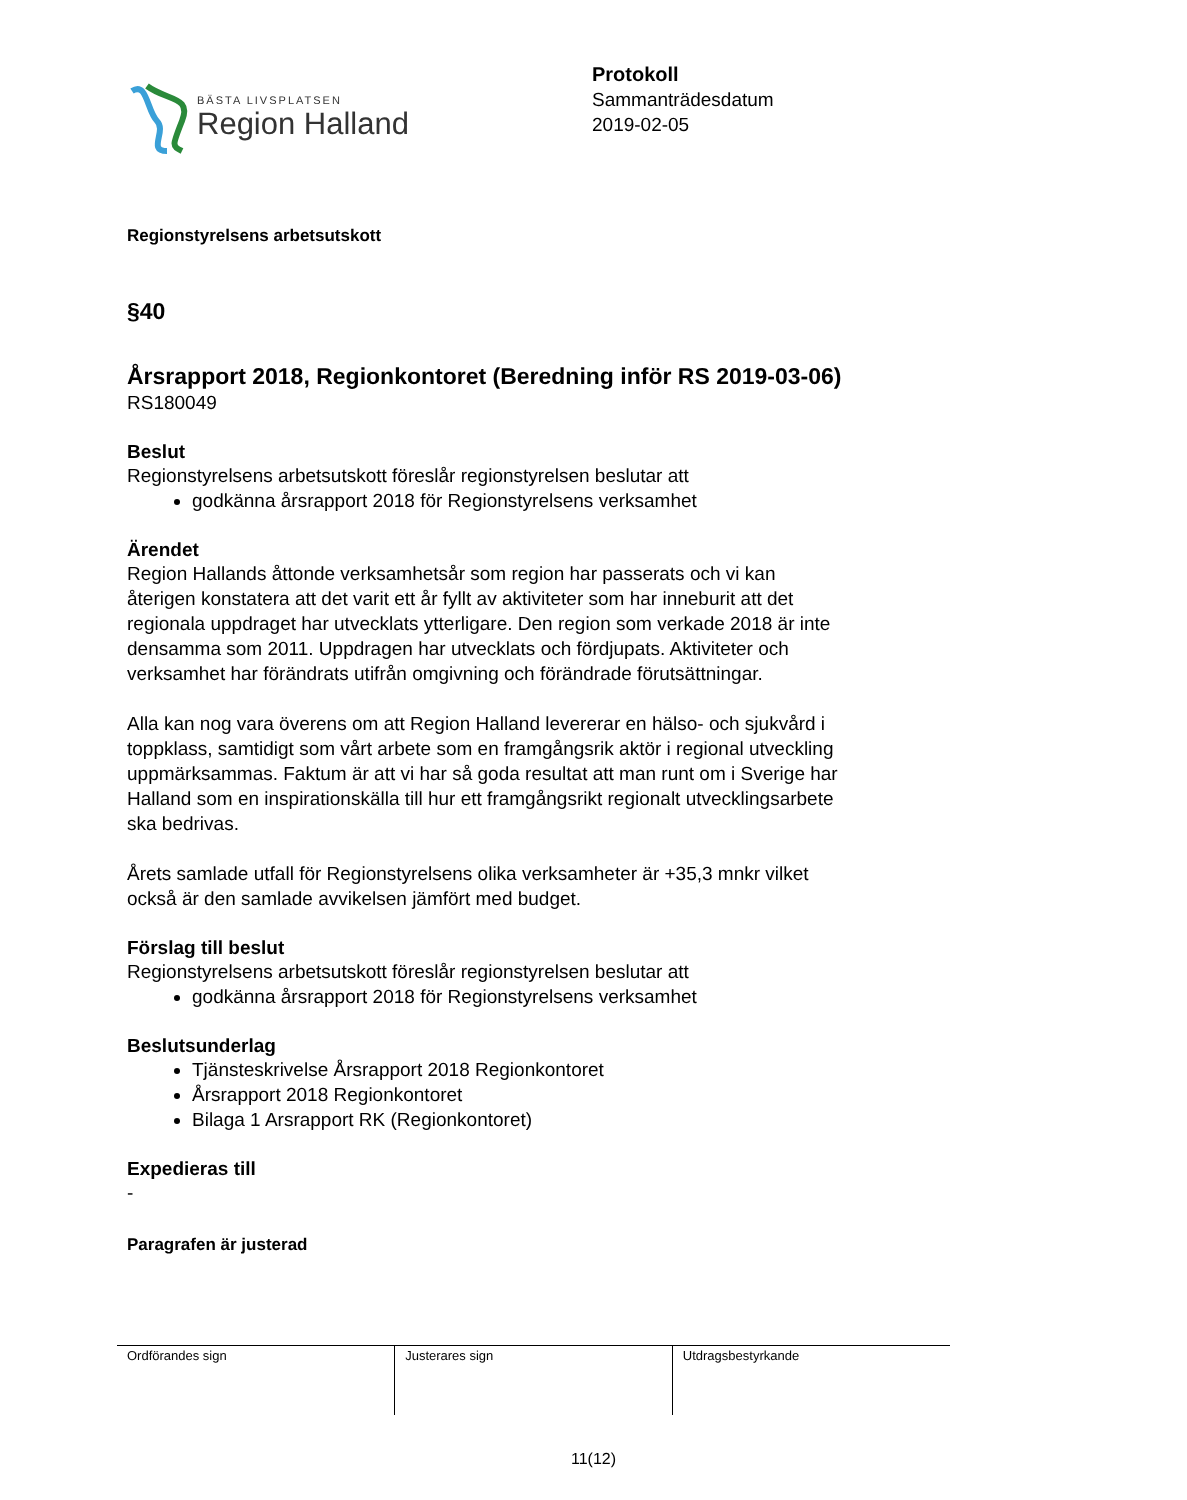BÄSTA LIVSPLATSEN
Region Halland
Protokoll
Sammanträdesdatum
2019-02-05
Regionstyrelsens arbetsutskott
§40
Årsrapport 2018, Regionkontoret (Beredning inför RS 2019-03-06)
RS180049
Beslut
Regionstyrelsens arbetsutskott föreslår regionstyrelsen beslutar att
godkänna årsrapport 2018 för Regionstyrelsens verksamhet
Ärendet
Region Hallands åttonde verksamhetsår som region har passerats och vi kan
återigen konstatera att det varit ett år fyllt av aktiviteter som har inneburit att det
regionala uppdraget har utvecklats ytterligare. Den region som verkade 2018 är inte
densamma som 2011. Uppdragen har utvecklats och fördjupats. Aktiviteter och
verksamhet har förändrats utifrån omgivning och förändrade förutsättningar.
Alla kan nog vara överens om att Region Halland levererar en hälso- och sjukvård i
toppklass, samtidigt som vårt arbete som en framgångsrik aktör i regional utveckling
uppmärksammas. Faktum är att vi har så goda resultat att man runt om i Sverige har
Halland som en inspirationskälla till hur ett framgångsrikt regionalt utvecklingsarbete
ska bedrivas.
Årets samlade utfall för Regionstyrelsens olika verksamheter är +35,3 mnkr vilket
också är den samlade avvikelsen jämfört med budget.
Förslag till beslut
Regionstyrelsens arbetsutskott föreslår regionstyrelsen beslutar att
godkänna årsrapport 2018 för Regionstyrelsens verksamhet
Beslutsunderlag
Tjänsteskrivelse Årsrapport 2018 Regionkontoret
Årsrapport 2018 Regionkontoret
Bilaga 1 Arsrapport RK (Regionkontoret)
Expedieras till
-
Paragrafen är justerad
| Ordförandes sign | Justerares sign | Utdragsbestyrkande |
11(12)